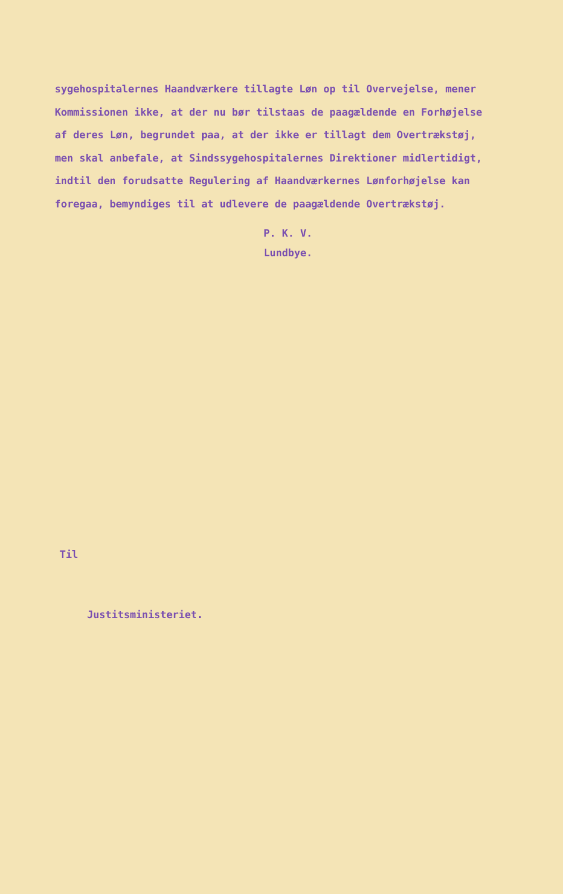sygehospitalernes Haandværkere tillagte Løn op til Overvejelse, mener
Kommissionen ikke, at der nu bør tilstaas de paagældende en Forhøjelse
af deres Løn, begrundet paa, at der ikke er tillagt dem Overtrækstøj,
men skal anbefale, at Sindssygehospitalernes Direktioner midlertidigt,
indtil den forudsatte Regulering af Haandværkernes Lønforhøjelse kan
foregaa, bemyndiges til at udlevere de paagældende Overtrækstøj.
P. K. V.
Lundbye.
Til
Justitsministeriet.